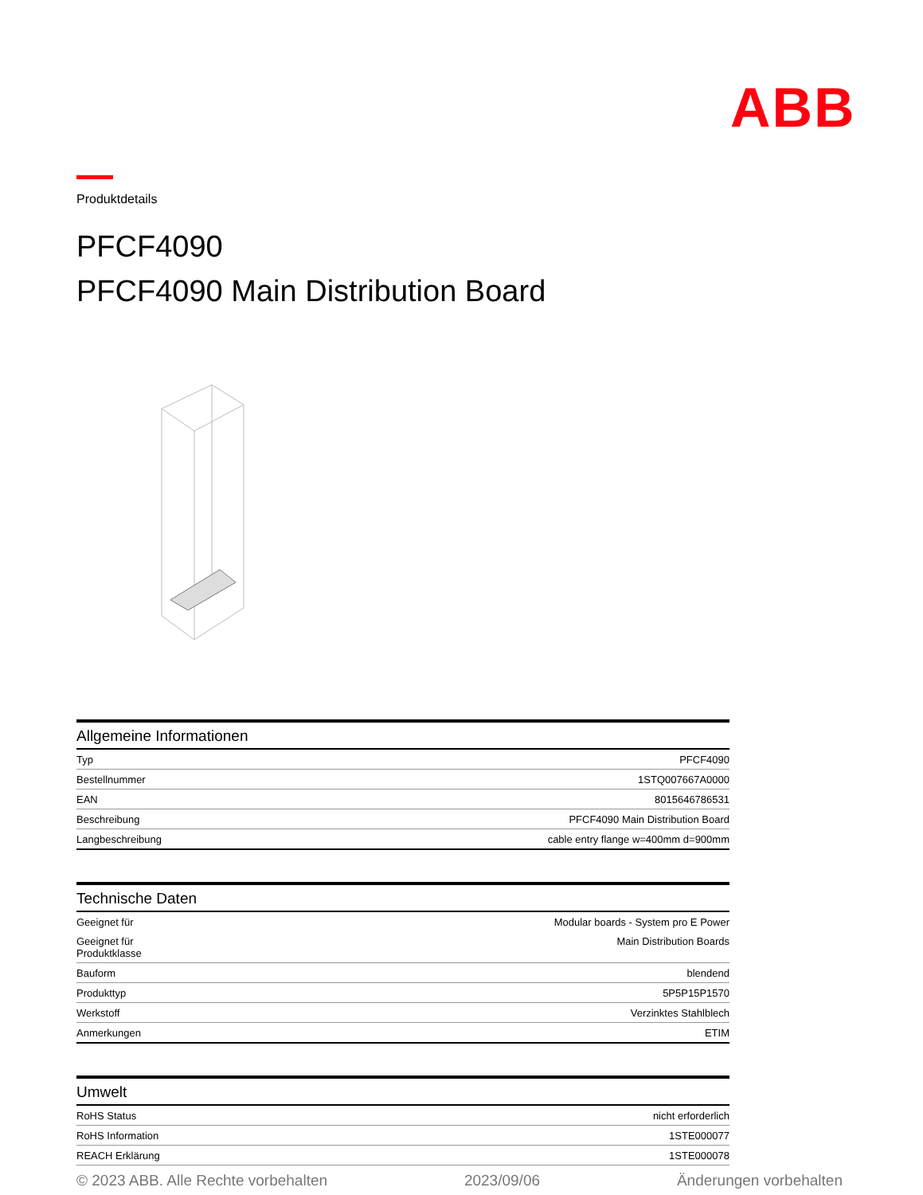ABB
Produktdetails
PFCF4090
PFCF4090 Main Distribution Board
Allgemeine Informationen
| Typ | PFCF4090 |
| Bestellnummer | 1STQ007667A0000 |
| EAN | 8015646786531 |
| Beschreibung | PFCF4090 Main Distribution Board |
| Langbeschreibung | cable entry flange w=400mm d=900mm |
Technische Daten
| Geeignet für | Modular boards - System pro E Power |
| Geeignet für Produktklasse | Main Distribution Boards |
| Bauform | blendend |
| Produkttyp | 5P5P15P1570 |
| Werkstoff | Verzinktes Stahlblech |
| Anmerkungen | ETIM |
Umwelt
| RoHS Status | nicht erforderlich |
| RoHS Information | 1STE000077 |
| REACH Erklärung | 1STE000078 |
© 2023 ABB. Alle Rechte vorbehalten 2023/09/06 Änderungen vorbehalten